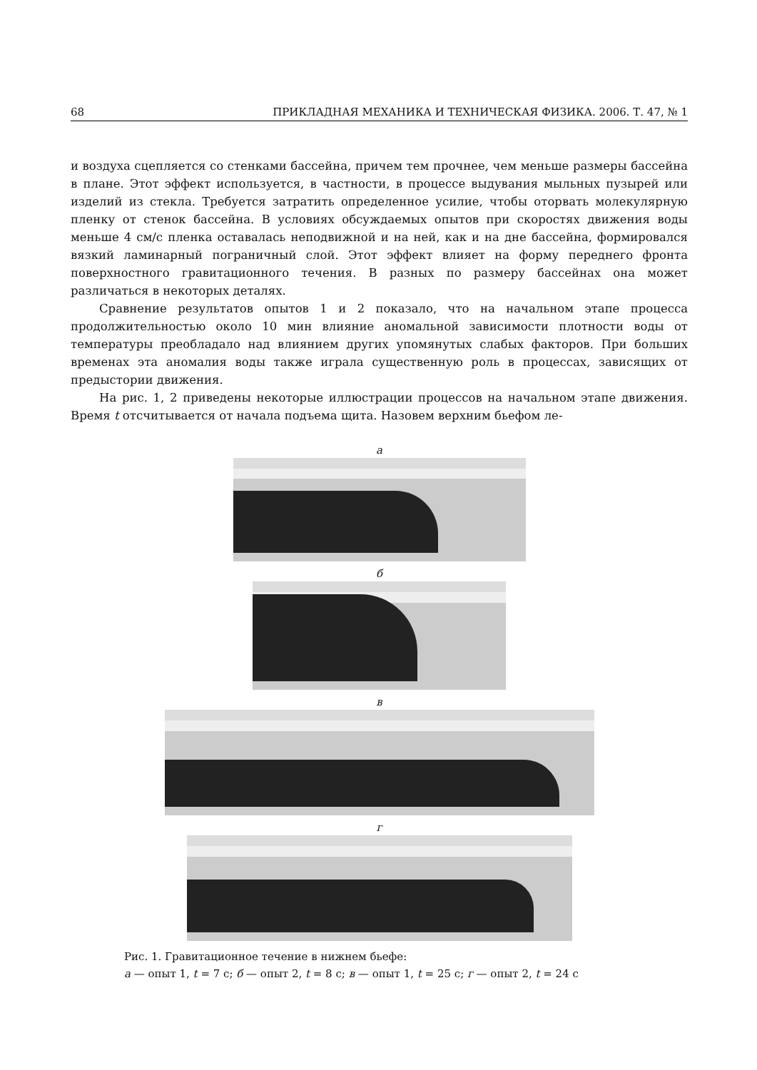68 ПРИКЛАДНАЯ МЕХАНИКА И ТЕХНИЧЕСКАЯ ФИЗИКА. 2006. Т. 47, № 1
и воздуха сцепляется со стенками бассейна, причем тем прочнее, чем меньше размеры бассейна в плане. Этот эффект используется, в частности, в процессе выдувания мыльных пузырей или изделий из стекла. Требуется затратить определенное усилие, чтобы оторвать молекулярную пленку от стенок бассейна. В условиях обсуждаемых опытов при скоростях движения воды меньше 4 см/с пленка оставалась неподвижной и на ней, как и на дне бассейна, формировался вязкий ламинарный пограничный слой. Этот эффект влияет на форму переднего фронта поверхностного гравитационного течения. В разных по размеру бассейнах она может различаться в некоторых деталях.
Сравнение результатов опытов 1 и 2 показало, что на начальном этапе процесса продолжительностью около 10 мин влияние аномальной зависимости плотности воды от температуры преобладало над влиянием других упомянутых слабых факторов. При больших временах эта аномалия воды также играла существенную роль в процессах, зависящих от предыстории движения.
На рис. 1, 2 приведены некоторые иллюстрации процессов на начальном этапе движения. Время t отсчитывается от начала подъема щита. Назовем верхним бьефом ле-
а
б
в
г
Рис. 1. Гравитационное течение в нижнем бьефе:
а — опыт 1, t = 7 с; б — опыт 2, t = 8 с; в — опыт 1, t = 25 с; г — опыт 2, t = 24 с